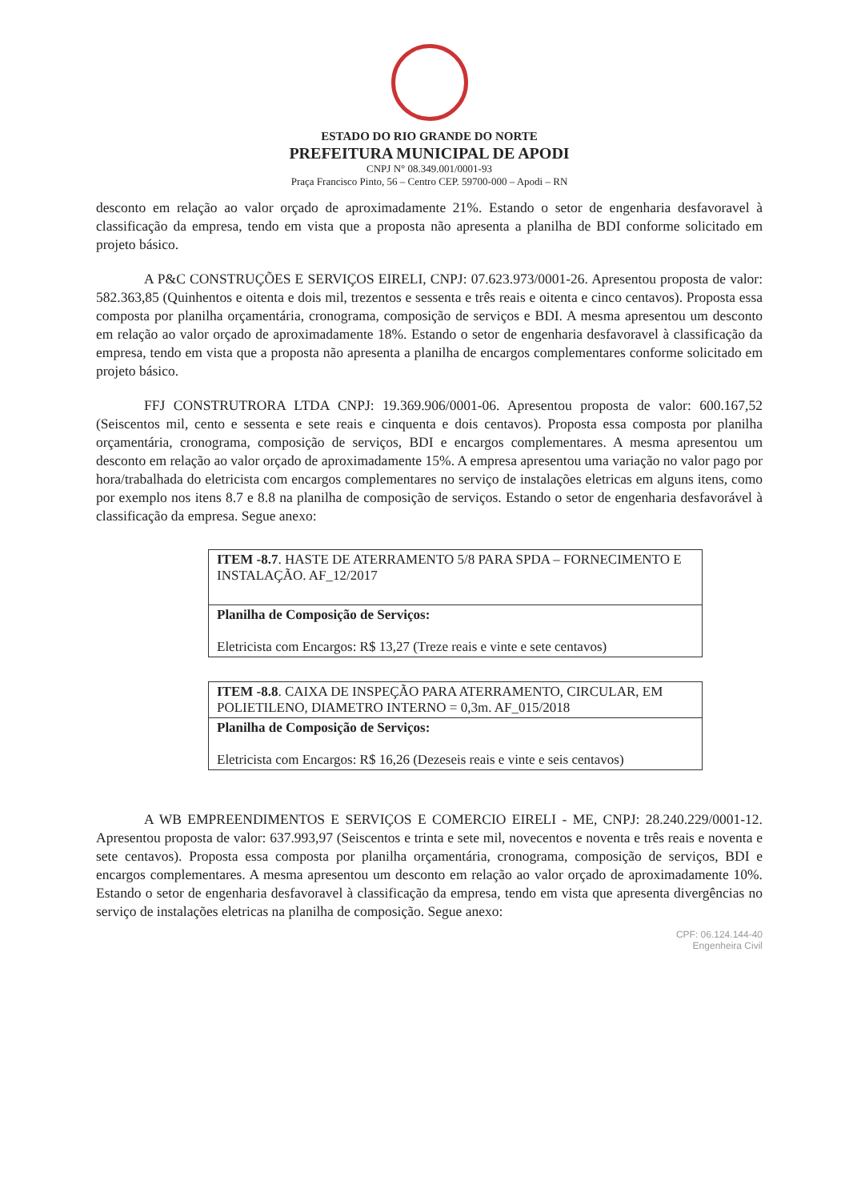ESTADO DO RIO GRANDE DO NORTE
PREFEITURA MUNICIPAL DE APODI
CNPJ N° 08.349.001/0001-93
Praça Francisco Pinto, 56 – Centro CEP. 59700-000 – Apodi – RN
desconto em relação ao valor orçado de aproximadamente 21%. Estando o setor de engenharia desfavoravel à classificação da empresa, tendo em vista que a proposta não apresenta a planilha de BDI conforme solicitado em projeto básico.
A P&C CONSTRUÇÕES E SERVIÇOS EIRELI, CNPJ: 07.623.973/0001-26. Apresentou proposta de valor: 582.363,85 (Quinhentos e oitenta e dois mil, trezentos e sessenta e três reais e oitenta e cinco centavos). Proposta essa composta por planilha orçamentária, cronograma, composição de serviços e BDI. A mesma apresentou um desconto em relação ao valor orçado de aproximadamente 18%. Estando o setor de engenharia desfavoravel à classificação da empresa, tendo em vista que a proposta não apresenta a planilha de encargos complementares conforme solicitado em projeto básico.
FFJ CONSTRUTRORA LTDA CNPJ: 19.369.906/0001-06. Apresentou proposta de valor: 600.167,52 (Seiscentos mil, cento e sessenta e sete reais e cinquenta e dois centavos). Proposta essa composta por planilha orçamentária, cronograma, composição de serviços, BDI e encargos complementares. A mesma apresentou um desconto em relação ao valor orçado de aproximadamente 15%. A empresa apresentou uma variação no valor pago por hora/trabalhada do eletricista com encargos complementares no serviço de instalações eletricas em alguns itens, como por exemplo nos itens 8.7 e 8.8 na planilha de composição de serviços. Estando o setor de engenharia desfavorável à classificação da empresa. Segue anexo:
| ITEM -8.7 . HASTE DE ATERRAMENTO 5/8 PARA SPDA – FORNECIMENTO E INSTALAÇÃO. AF_12/2017 |
| Planilha de Composição de Serviços: Eletricista com Encargos: R$ 13,27 (Treze reais e vinte e sete centavos) |
| ITEM -8.8 . CAIXA DE INSPEÇÃO PARA ATERRAMENTO, CIRCULAR, EM POLIETILENO, DIAMETRO INTERNO = 0,3m. AF_015/2018 |
| Planilha de Composição de Serviços: Eletricista com Encargos: R$ 16,26 (Dezeseis reais e vinte e seis centavos) |
A WB EMPREENDIMENTOS E SERVIÇOS E COMERCIO EIRELI - ME, CNPJ: 28.240.229/0001-12. Apresentou proposta de valor: 637.993,97 (Seiscentos e trinta e sete mil, novecentos e noventa e três reais e noventa e sete centavos). Proposta essa composta por planilha orçamentária, cronograma, composição de serviços, BDI e encargos complementares. A mesma apresentou um desconto em relação ao valor orçado de aproximadamente 10%. Estando o setor de engenharia desfavoravel à classificação da empresa, tendo em vista que apresenta divergências no serviço de instalações eletricas na planilha de composição. Segue anexo:
CPF: 0​6.124.144-40
Engenheira Civil